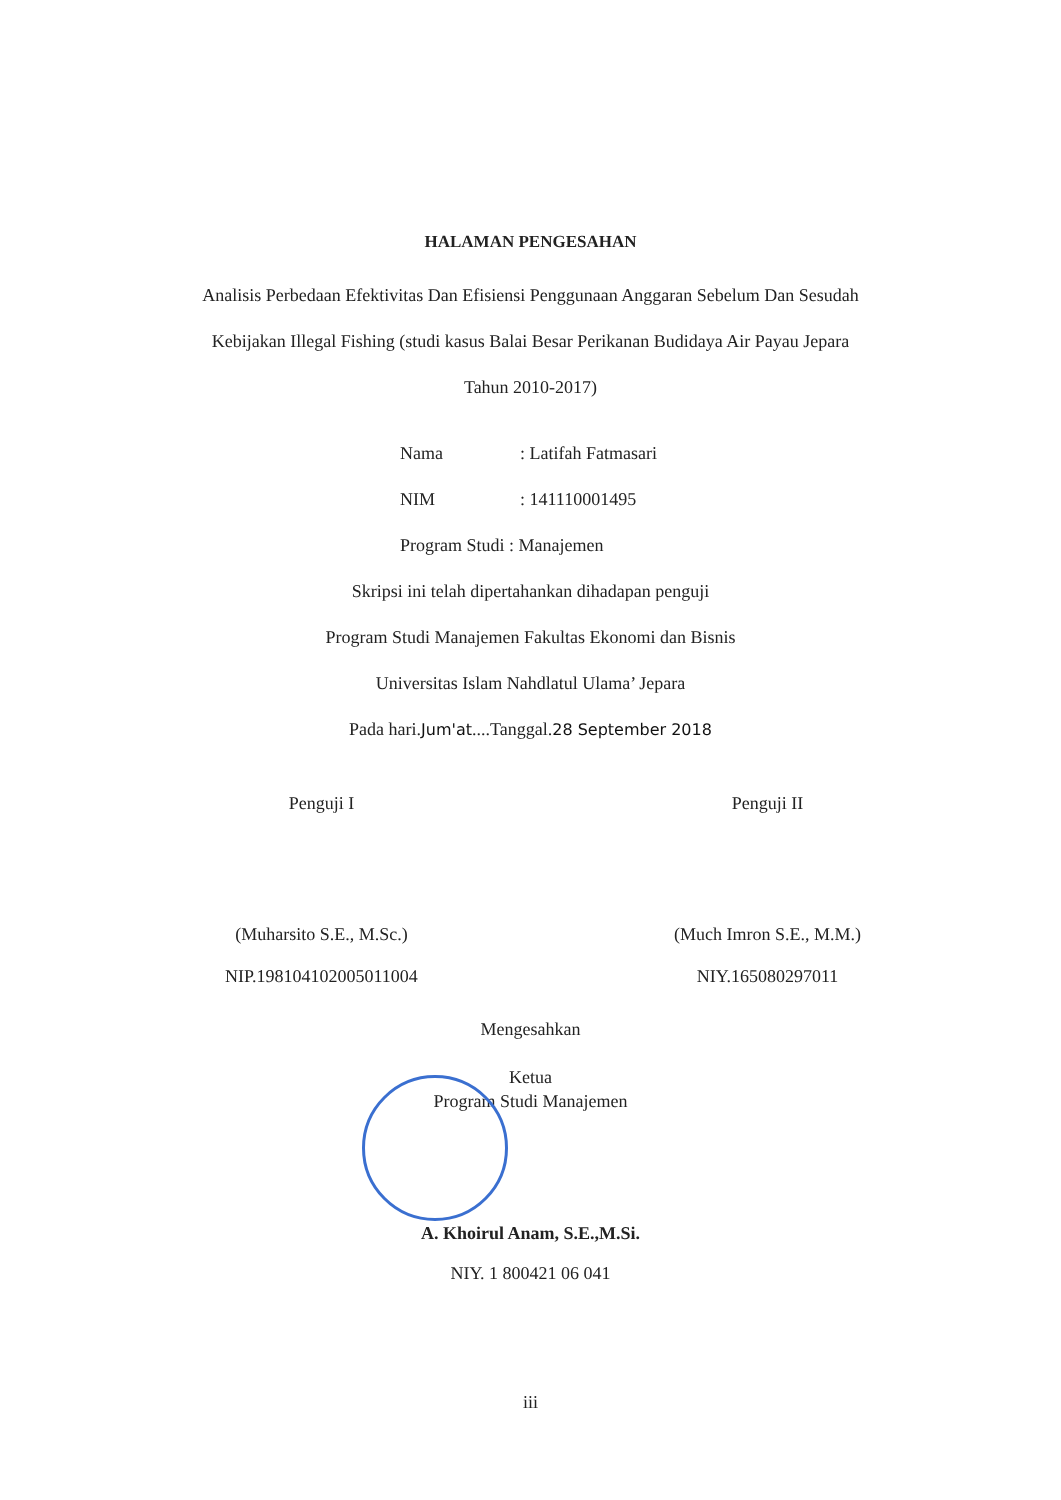HALAMAN PENGESAHAN
Analisis Perbedaan Efektivitas Dan Efisiensi Penggunaan Anggaran Sebelum Dan Sesudah Kebijakan Illegal Fishing (studi kasus Balai Besar Perikanan Budidaya Air Payau Jepara Tahun 2010-2017)
Nama: Latifah Fatmasari
NIM: 141110001495
Program Studi : Manajemen
Skripsi ini telah dipertahankan dihadapan penguji
Program Studi Manajemen Fakultas Ekonomi dan Bisnis
Universitas Islam Nahdlatul Ulama’ Jepara
Pada hari.Jum'at....Tanggal.28 September 2018
Penguji I
(Muharsito S.E., M.Sc.)
NIP.198104102005011004
Penguji II
(Much Imron S.E., M.M.)
NIY.165080297011
Mengesahkan
Ketua
Program Studi Manajemen
A. Khoirul Anam, S.E.,M.Si.
NIY. 1 800421 06 041
iii